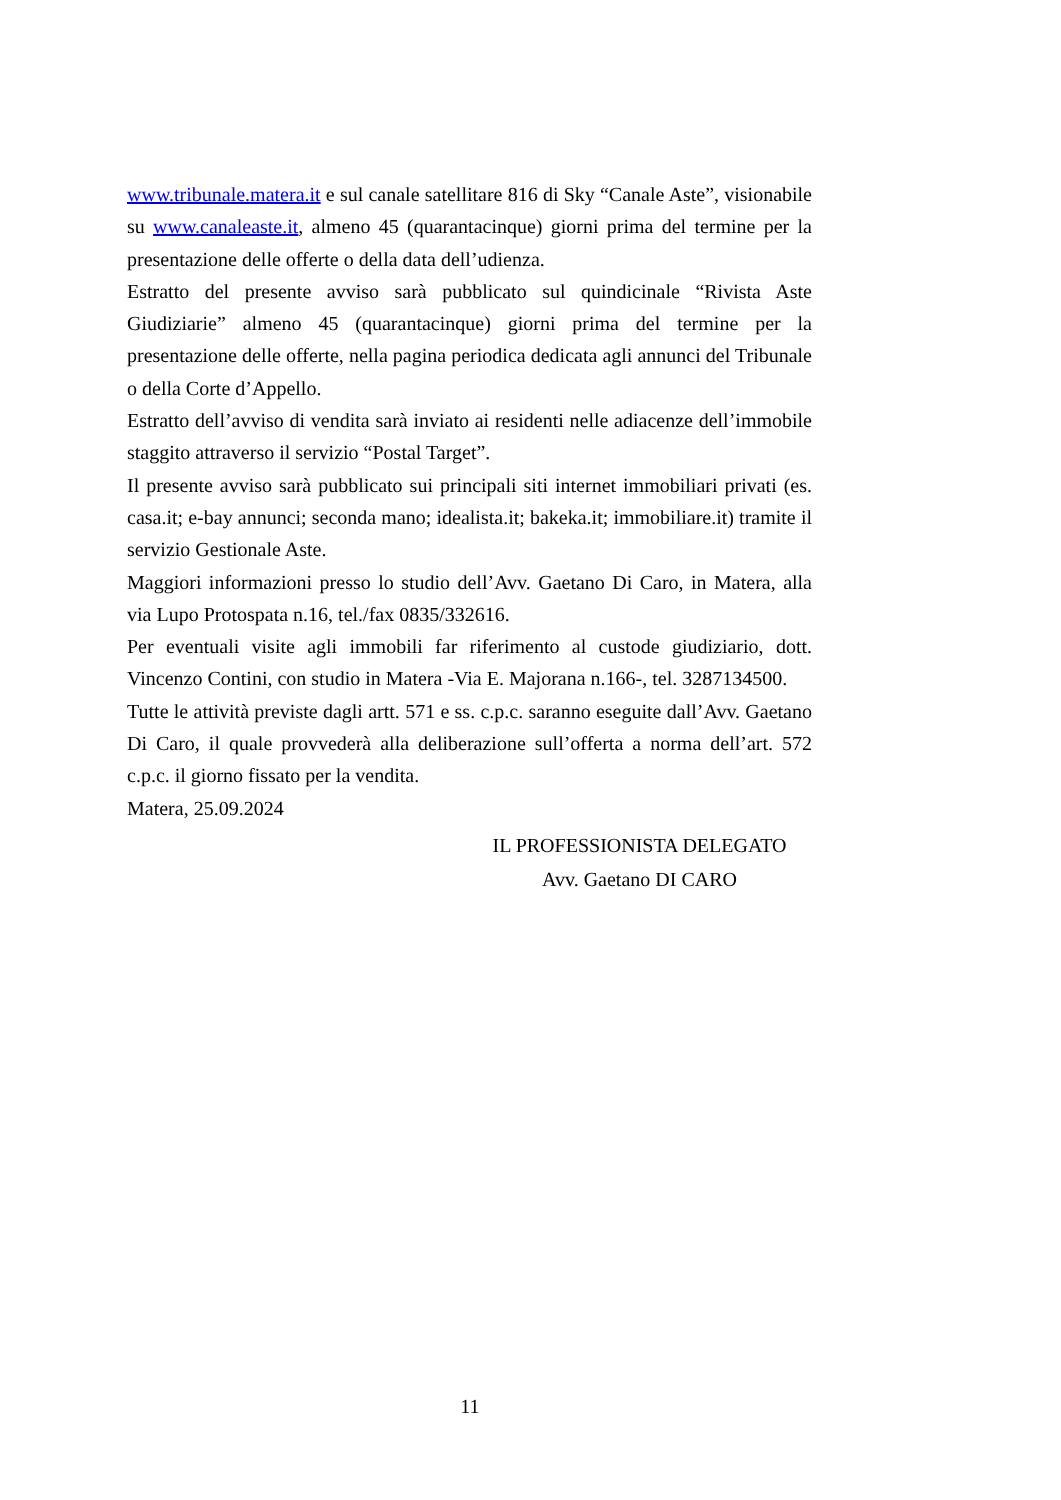www.tribunale.matera.it e sul canale satellitare 816 di Sky “Canale Aste”, visionabile su www.canaleaste.it, almeno 45 (quarantacinque) giorni prima del termine per la presentazione delle offerte o della data dell’udienza.
Estratto del presente avviso sarà pubblicato sul quindicinale “Rivista Aste Giudiziarie” almeno 45 (quarantacinque) giorni prima del termine per la presentazione delle offerte, nella pagina periodica dedicata agli annunci del Tribunale o della Corte d’Appello.
Estratto dell’avviso di vendita sarà inviato ai residenti nelle adiacenze dell’immobile staggito attraverso il servizio “Postal Target”.
Il presente avviso sarà pubblicato sui principali siti internet immobiliari privati (es. casa.it; e-bay annunci; seconda mano; idealista.it; bakeka.it; immobiliare.it) tramite il servizio Gestionale Aste.
Maggiori informazioni presso lo studio dell’Avv. Gaetano Di Caro, in Matera, alla via Lupo Protospata n.16, tel./fax 0835/332616.
Per eventuali visite agli immobili far riferimento al custode giudiziario, dott. Vincenzo Contini, con studio in Matera -Via E. Majorana n.166-, tel. 3287134500.
Tutte le attività previste dagli artt. 571 e ss. c.p.c. saranno eseguite dall’Avv. Gaetano Di Caro, il quale provvederà alla deliberazione sull’offerta a norma dell’art. 572 c.p.c. il giorno fissato per la vendita.
Matera, 25.09.2024
IL PROFESSIONISTA DELEGATO
Avv. Gaetano DI CARO
11